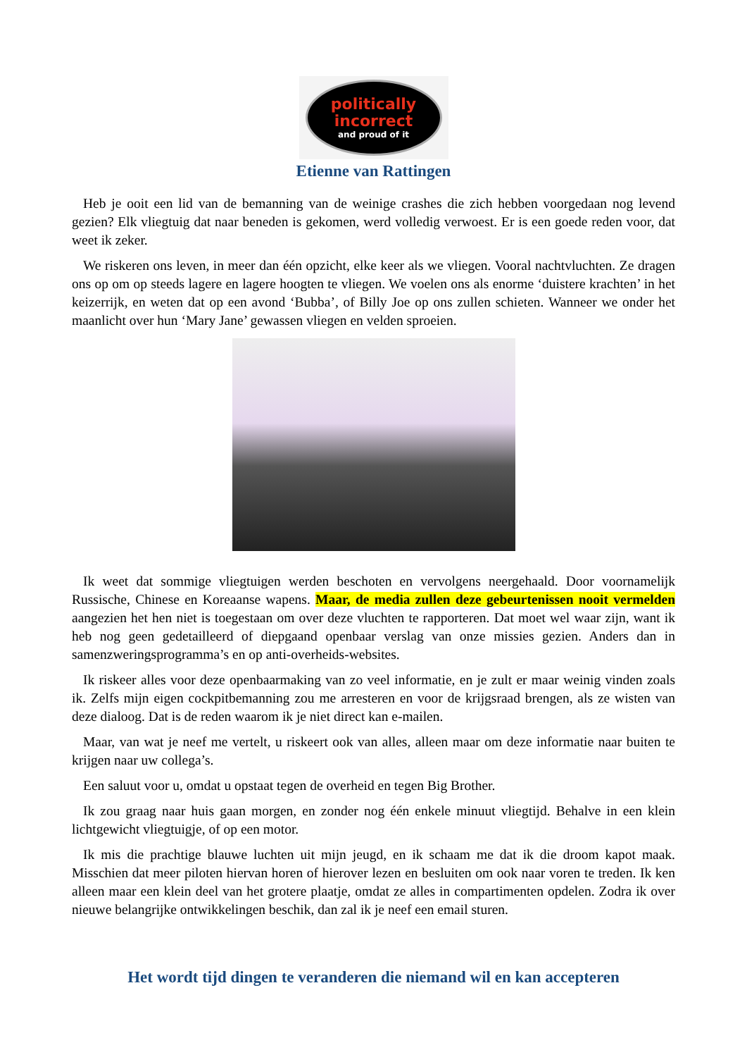politically
incorrect
and proud of it
Etienne van Rattingen
Heb je ooit een lid van de bemanning van de weinige crashes die zich hebben voorgedaan nog levend gezien? Elk vliegtuig dat naar beneden is gekomen, werd volledig verwoest. Er is een goede reden voor, dat weet ik zeker.
We riskeren ons leven, in meer dan één opzicht, elke keer als we vliegen. Vooral nachtvluchten. Ze dragen ons op om op steeds lagere en lagere hoogten te vliegen. We voelen ons als enorme ‘duistere krachten’ in het keizerrijk, en weten dat op een avond ‘Bubba’, of Billy Joe op ons zullen schieten. Wanneer we onder het maanlicht over hun ‘Mary Jane’ gewassen vliegen en velden sproeien.
Ik weet dat sommige vliegtuigen werden beschoten en vervolgens neergehaald. Door voornamelijk Russische, Chinese en Koreaanse wapens. Maar, de media zullen deze gebeurtenissen nooit vermelden aangezien het hen niet is toegestaan om over deze vluchten te rapporteren. Dat moet wel waar zijn, want ik heb nog geen gedetailleerd of diepgaand openbaar verslag van onze missies gezien. Anders dan in samenzweringsprogramma’s en op anti-overheids-websites.
Ik riskeer alles voor deze openbaarmaking van zo veel informatie, en je zult er maar weinig vinden zoals ik. Zelfs mijn eigen cockpitbemanning zou me arresteren en voor de krijgsraad brengen, als ze wisten van deze dialoog. Dat is de reden waarom ik je niet direct kan e-mailen.
Maar, van wat je neef me vertelt, u riskeert ook van alles, alleen maar om deze informatie naar buiten te krijgen naar uw collega’s.
Een saluut voor u, omdat u opstaat tegen de overheid en tegen Big Brother.
Ik zou graag naar huis gaan morgen, en zonder nog één enkele minuut vliegtijd. Behalve in een klein lichtgewicht vliegtuigje, of op een motor.
Ik mis die prachtige blauwe luchten uit mijn jeugd, en ik schaam me dat ik die droom kapot maak. Misschien dat meer piloten hiervan horen of hierover lezen en besluiten om ook naar voren te treden. Ik ken alleen maar een klein deel van het grotere plaatje, omdat ze alles in compartimenten opdelen. Zodra ik over nieuwe belangrijke ontwikkelingen beschik, dan zal ik je neef een email sturen.
Het wordt tijd dingen te veranderen die niemand wil en kan accepteren